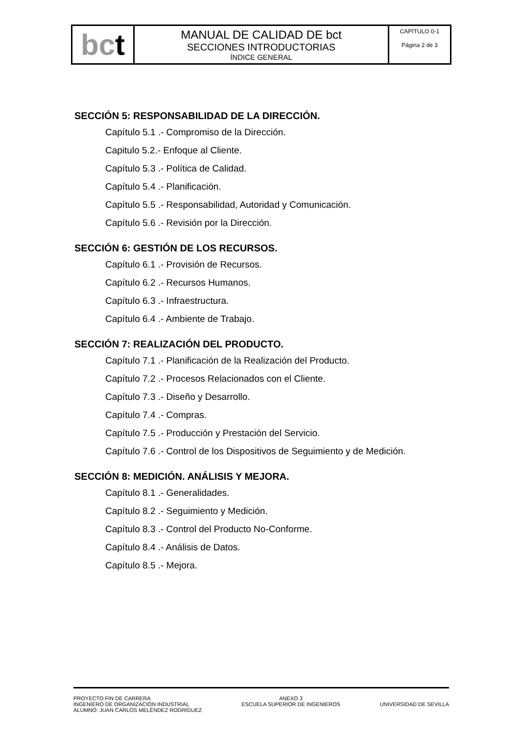| bc t | MANUAL DE CALIDAD DE bct SECCIONES INTRODUCTORIAS ÍNDICE GENERAL | CAPÍTULO 0-1 Página 2 de 3 |
SECCIÓN 5: RESPONSABILIDAD DE LA DIRECCIÓN.
Capítulo 5.1 .- Compromiso de la Dirección.
Capitulo 5.2.- Enfoque al Cliente.
Capítulo 5.3 .- Política de Calidad.
Capítulo 5.4 .- Planificación.
Capítulo 5.5 .- Responsabilidad, Autoridad y Comunicación.
Capítulo 5.6 .- Revisión por la Dirección.
SECCIÓN 6: GESTIÓN DE LOS RECURSOS.
Capítulo 6.1 .- Provisión de Recursos.
Capítulo 6.2 .- Recursos Humanos.
Capítulo 6.3 .- Infraestructura.
Capítulo 6.4 .- Ambiente de Trabajo.
SECCIÓN 7: REALIZACIÓN DEL PRODUCTO.
Capítulo 7.1 .- Planificación de la Realización del Producto.
Capítulo 7.2 .- Procesos Relacionados con el Cliente.
Capítulo 7.3 .- Diseño y Desarrollo.
Capítulo 7.4 .- Compras.
Capítulo 7.5 .- Producción y Prestación del Servicio.
Capítulo 7.6 .- Control de los Dispositivos de Seguimiento y de Medición.
SECCIÓN 8: MEDICIÓN. ANÁLISIS Y MEJORA.
Capítulo 8.1 .- Generalidades.
Capítulo 8.2 .- Seguimiento y Medición.
Capítulo 8.3 .- Control del Producto No-Conforme.
Capítulo 8.4 .- Análisis de Datos.
Capítulo 8.5 .- Mejora.
PROYECTO FIN DE CARRERA
INGENIERO DE ORGANIZACIÓN INDUSTRIAL
ALUMNO: JUAN CARLOS MELÉNDEZ RODRÍGUEZ
ANEXO 3
ESCUELA SUPERIOR DE INGENIEROS
UNIVERSIDAD DE SEVILLA